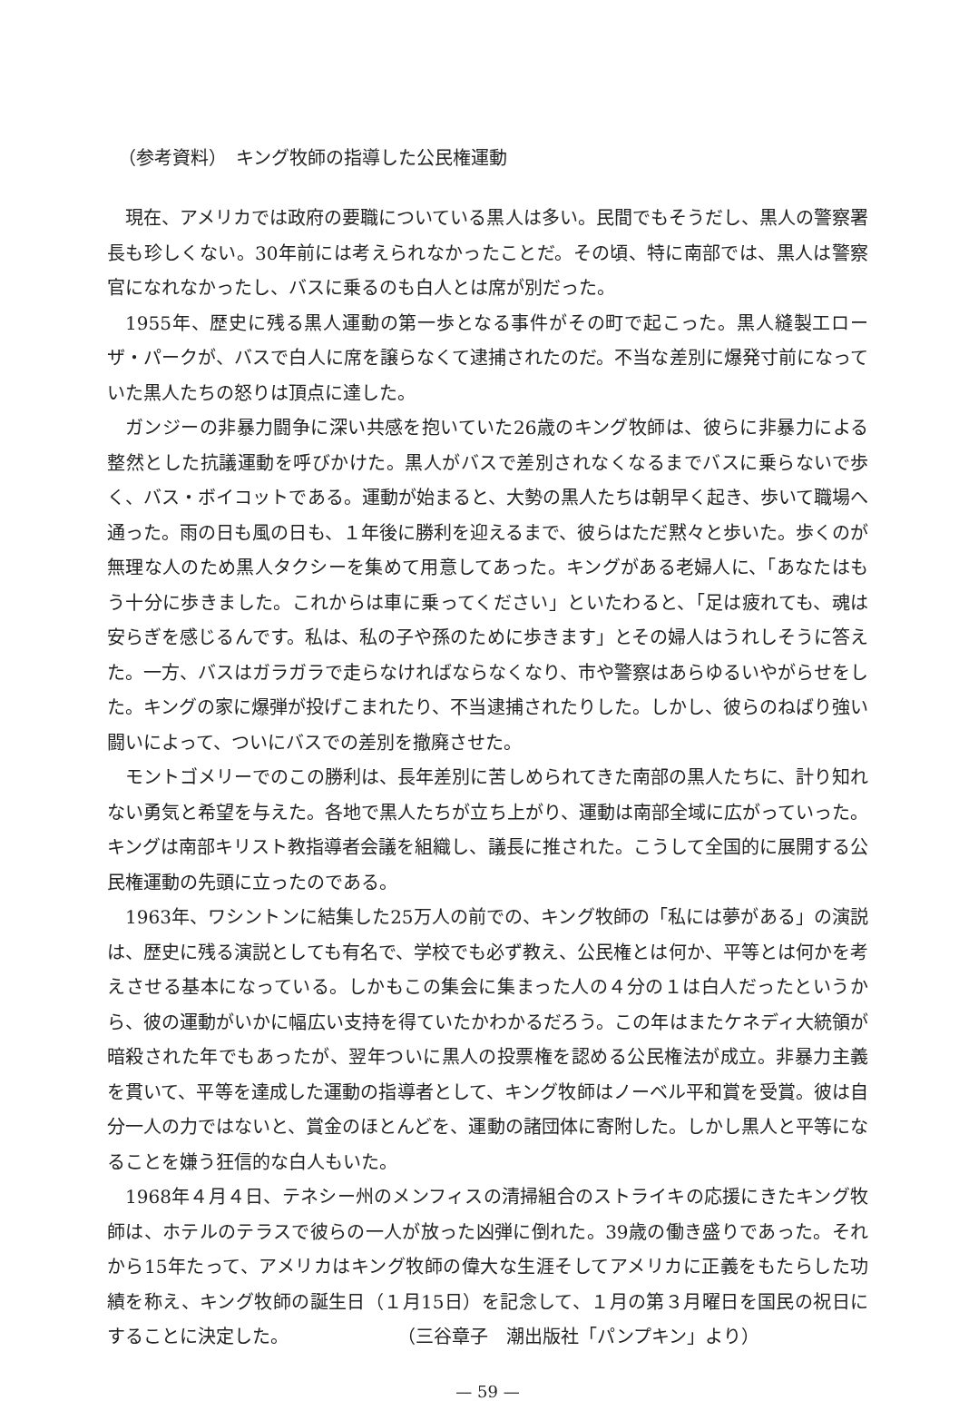（参考資料）　キング牧師の指導した公民権運動
現在、アメリカでは政府の要職についている黒人は多い。民間でもそうだし、黒人の警察署長も珍しくない。30年前には考えられなかったことだ。その頃、特に南部では、黒人は警察官になれなかったし、バスに乗るのも白人とは席が別だった。
1955年、歴史に残る黒人運動の第一歩となる事件がその町で起こった。黒人縫製工ローザ・パークが、バスで白人に席を譲らなくて逮捕されたのだ。不当な差別に爆発寸前になっていた黒人たちの怒りは頂点に達した。
ガンジーの非暴力闘争に深い共感を抱いていた26歳のキング牧師は、彼らに非暴力による整然とした抗議運動を呼びかけた。黒人がバスで差別されなくなるまでバスに乗らないで歩く、バス・ボイコットである。運動が始まると、大勢の黒人たちは朝早く起き、歩いて職場へ通った。雨の日も風の日も、１年後に勝利を迎えるまで、彼らはただ黙々と歩いた。歩くのが無理な人のため黒人タクシーを集めて用意してあった。キングがある老婦人に、「あなたはもう十分に歩きました。これからは車に乗ってください」といたわると、「足は疲れても、魂は安らぎを感じるんです。私は、私の子や孫のために歩きます」とその婦人はうれしそうに答えた。一方、バスはガラガラで走らなければならなくなり、市や警察はあらゆるいやがらせをした。キングの家に爆弾が投げこまれたり、不当逮捕されたりした。しかし、彼らのねばり強い闘いによって、ついにバスでの差別を撤廃させた。
モントゴメリーでのこの勝利は、長年差別に苦しめられてきた南部の黒人たちに、計り知れない勇気と希望を与えた。各地で黒人たちが立ち上がり、運動は南部全域に広がっていった。キングは南部キリスト教指導者会議を組織し、議長に推された。こうして全国的に展開する公民権運動の先頭に立ったのである。
1963年、ワシントンに結集した25万人の前での、キング牧師の「私には夢がある」の演説は、歴史に残る演説としても有名で、学校でも必ず教え、公民権とは何か、平等とは何かを考えさせる基本になっている。しかもこの集会に集まった人の４分の１は白人だったというから、彼の運動がいかに幅広い支持を得ていたかわかるだろう。この年はまたケネディ大統領が暗殺された年でもあったが、翌年ついに黒人の投票権を認める公民権法が成立。非暴力主義を貫いて、平等を達成した運動の指導者として、キング牧師はノーベル平和賞を受賞。彼は自分一人の力ではないと、賞金のほとんどを、運動の諸団体に寄附した。しかし黒人と平等になることを嫌う狂信的な白人もいた。
1968年４月４日、テネシー州のメンフィスの清掃組合のストライキの応援にきたキング牧師は、ホテルのテラスで彼らの一人が放った凶弾に倒れた。39歳の働き盛りであった。それから15年たって、アメリカはキング牧師の偉大な生涯そしてアメリカに正義をもたらした功績を称え、キング牧師の誕生日（１月15日）を記念して、１月の第３月曜日を国民の祝日にすることに決定した。 （三谷章子　潮出版社「パンプキン」より）
— 59 —